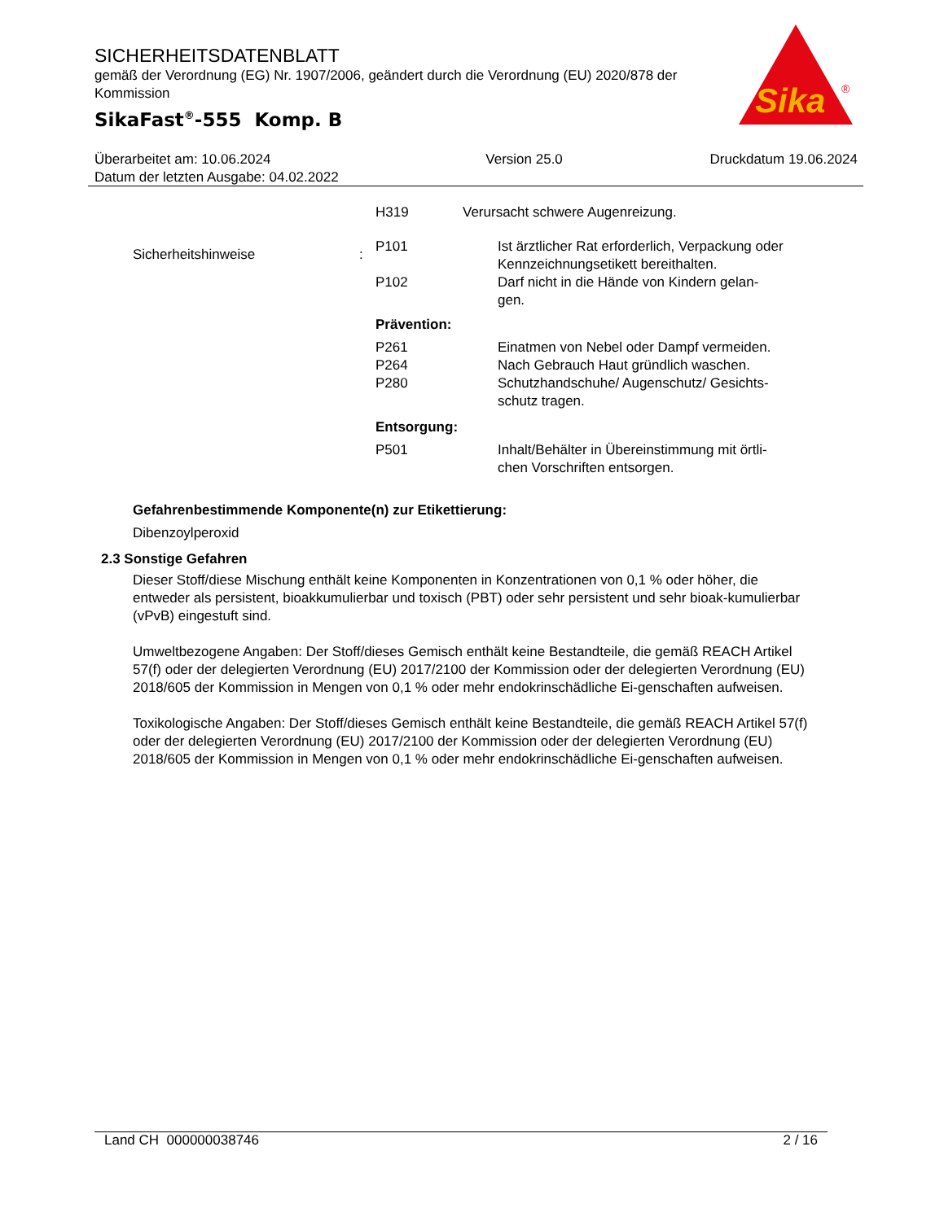SICHERHEITSDATENBLATT
gemäß der Verordnung (EG) Nr. 1907/2006, geändert durch die Verordnung (EU) 2020/878 der Kommission
SikaFast<sup>®</sup>-555 Komp. B
Sika
®
Überarbeitet am: 10.06.2024
Datum der letzten Ausgabe: 04.02.2022
Version 25.0 Druckdatum 19.06.2024
H319 Verursacht schwere Augenreizung.
Sicherheitshinweise :
P101 Ist ärztlicher Rat erforderlich, Verpackung oder Kennzeichnungsetikett bereithalten.
P102 Darf nicht in die Hände von Kindern gelan-
gen.
Prävention:
P261 Einatmen von Nebel oder Dampf vermeiden.
P264 Nach Gebrauch Haut gründlich waschen.
P280 Schutzhandschuhe/ Augenschutz/ Gesichts-
schutz tragen.
Entsorgung:
P501 Inhalt/Behälter in Übereinstimmung mit örtli-
chen Vorschriften entsorgen.
Gefahrenbestimmende Komponente(n) zur Etikettierung:
Dibenzoylperoxid
2.3 Sonstige Gefahren
Dieser Stoff/diese Mischung enthält keine Komponenten in Konzentrationen von 0,1 % oder höher, die entweder als persistent, bioakkumulierbar und toxisch (PBT) oder sehr persistent und sehr bioak-kumulierbar (vPvB) eingestuft sind.
Umweltbezogene Angaben: Der Stoff/dieses Gemisch enthält keine Bestandteile, die gemäß REACH Artikel 57(f) oder der delegierten Verordnung (EU) 2017/2100 der Kommission oder der delegierten Verordnung (EU) 2018/605 der Kommission in Mengen von 0,1 % oder mehr endokrinschädliche Ei-genschaften aufweisen.
Toxikologische Angaben: Der Stoff/dieses Gemisch enthält keine Bestandteile, die gemäß REACH Artikel 57(f) oder der delegierten Verordnung (EU) 2017/2100 der Kommission oder der delegierten Verordnung (EU) 2018/605 der Kommission in Mengen von 0,1 % oder mehr endokrinschädliche Ei-genschaften aufweisen.
Land CH 000000038746 2 / 16